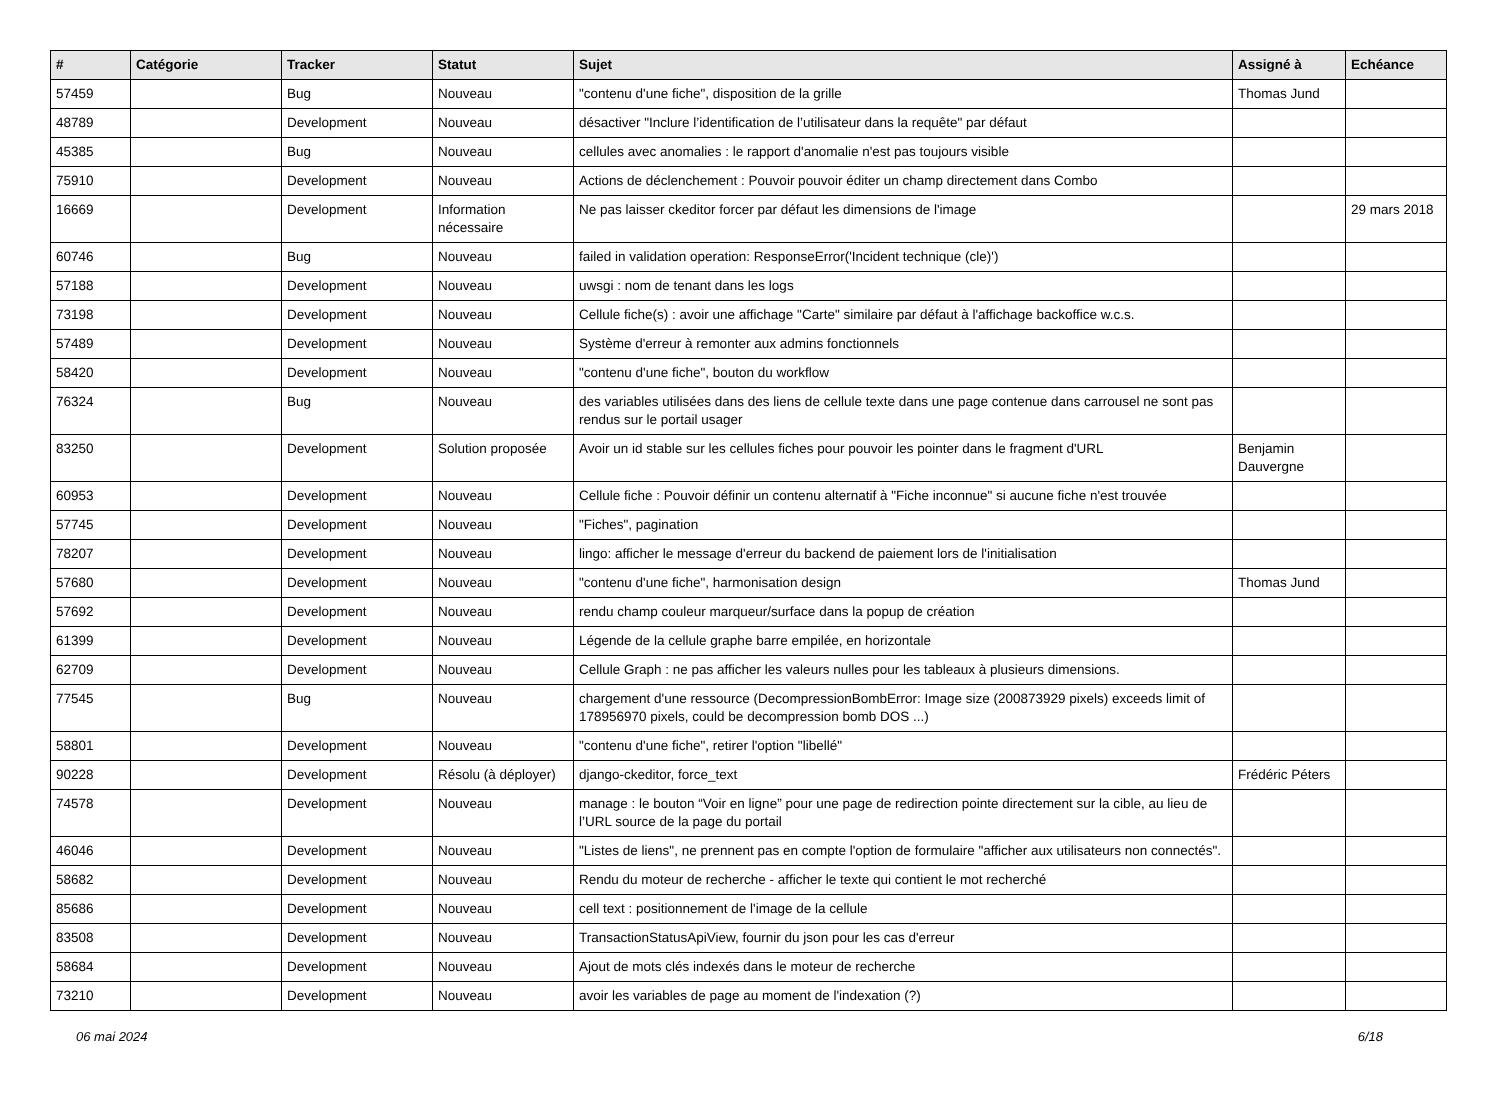| # | Catégorie | Tracker | Statut | Sujet | Assigné à | Echéance |
| --- | --- | --- | --- | --- | --- | --- |
| 57459 | | Bug | Nouveau | "contenu d'une fiche", disposition de la grille | Thomas Jund | |
| 48789 | | Development | Nouveau | désactiver "Inclure l’identification de l’utilisateur dans la requête" par défaut | | |
| 45385 | | Bug | Nouveau | cellules avec anomalies : le rapport d'anomalie n'est pas toujours visible | | |
| 75910 | | Development | Nouveau | Actions de déclenchement : Pouvoir pouvoir éditer un champ directement dans Combo | | |
| 16669 | | Development | Information nécessaire | Ne pas laisser ckeditor forcer par défaut les dimensions de l'image | | 29 mars 2018 |
| 60746 | | Bug | Nouveau | failed in validation operation: ResponseError('Incident technique (cle)') | | |
| 57188 | | Development | Nouveau | uwsgi : nom de tenant dans les logs | | |
| 73198 | | Development | Nouveau | Cellule fiche(s) : avoir une affichage "Carte" similaire par défaut à l'affichage backoffice w.c.s. | | |
| 57489 | | Development | Nouveau | Système d'erreur à remonter aux admins fonctionnels | | |
| 58420 | | Development | Nouveau | "contenu d'une fiche", bouton du workflow | | |
| 76324 | | Bug | Nouveau | des variables utilisées dans des liens de cellule texte dans une page contenue dans carrousel ne sont pas rendus sur le portail usager | | |
| 83250 | | Development | Solution proposée | Avoir un id stable sur les cellules fiches pour pouvoir les pointer dans le fragment d'URL | Benjamin Dauvergne | |
| 60953 | | Development | Nouveau | Cellule fiche : Pouvoir définir un contenu alternatif à "Fiche inconnue" si aucune fiche n'est trouvée | | |
| 57745 | | Development | Nouveau | "Fiches", pagination | | |
| 78207 | | Development | Nouveau | lingo: afficher le message d'erreur du backend de paiement lors de l'initialisation | | |
| 57680 | | Development | Nouveau | "contenu d'une fiche", harmonisation design | Thomas Jund | |
| 57692 | | Development | Nouveau | rendu champ couleur marqueur/surface dans la popup de création | | |
| 61399 | | Development | Nouveau | Légende de la cellule graphe barre empilée, en horizontale | | |
| 62709 | | Development | Nouveau | Cellule Graph : ne pas afficher les valeurs nulles pour les tableaux à plusieurs dimensions. | | |
| 77545 | | Bug | Nouveau | chargement d'une ressource (DecompressionBombError: Image size (200873929 pixels) exceeds limit of 178956970 pixels, could be decompression bomb DOS ...) | | |
| 58801 | | Development | Nouveau | "contenu d'une fiche", retirer l'option "libellé" | | |
| 90228 | | Development | Résolu (à déployer) | django-ckeditor, force_text | Frédéric Péters | |
| 74578 | | Development | Nouveau | manage : le bouton “Voir en ligne” pour une page de redirection pointe directement sur la cible, au lieu de l’URL source de la page du portail | | |
| 46046 | | Development | Nouveau | "Listes de liens", ne prennent pas en compte l'option de formulaire "afficher aux utilisateurs non connectés". | | |
| 58682 | | Development | Nouveau | Rendu du moteur de recherche - afficher le texte qui contient le mot recherché | | |
| 85686 | | Development | Nouveau | cell text : positionnement de l'image de la cellule | | |
| 83508 | | Development | Nouveau | TransactionStatusApiView, fournir du json pour les cas d'erreur | | |
| 58684 | | Development | Nouveau | Ajout de mots clés indexés dans le moteur de recherche | | |
| 73210 | | Development | Nouveau | avoir les variables de page au moment de l'indexation (?) | | |
06 mai 2024 6/18